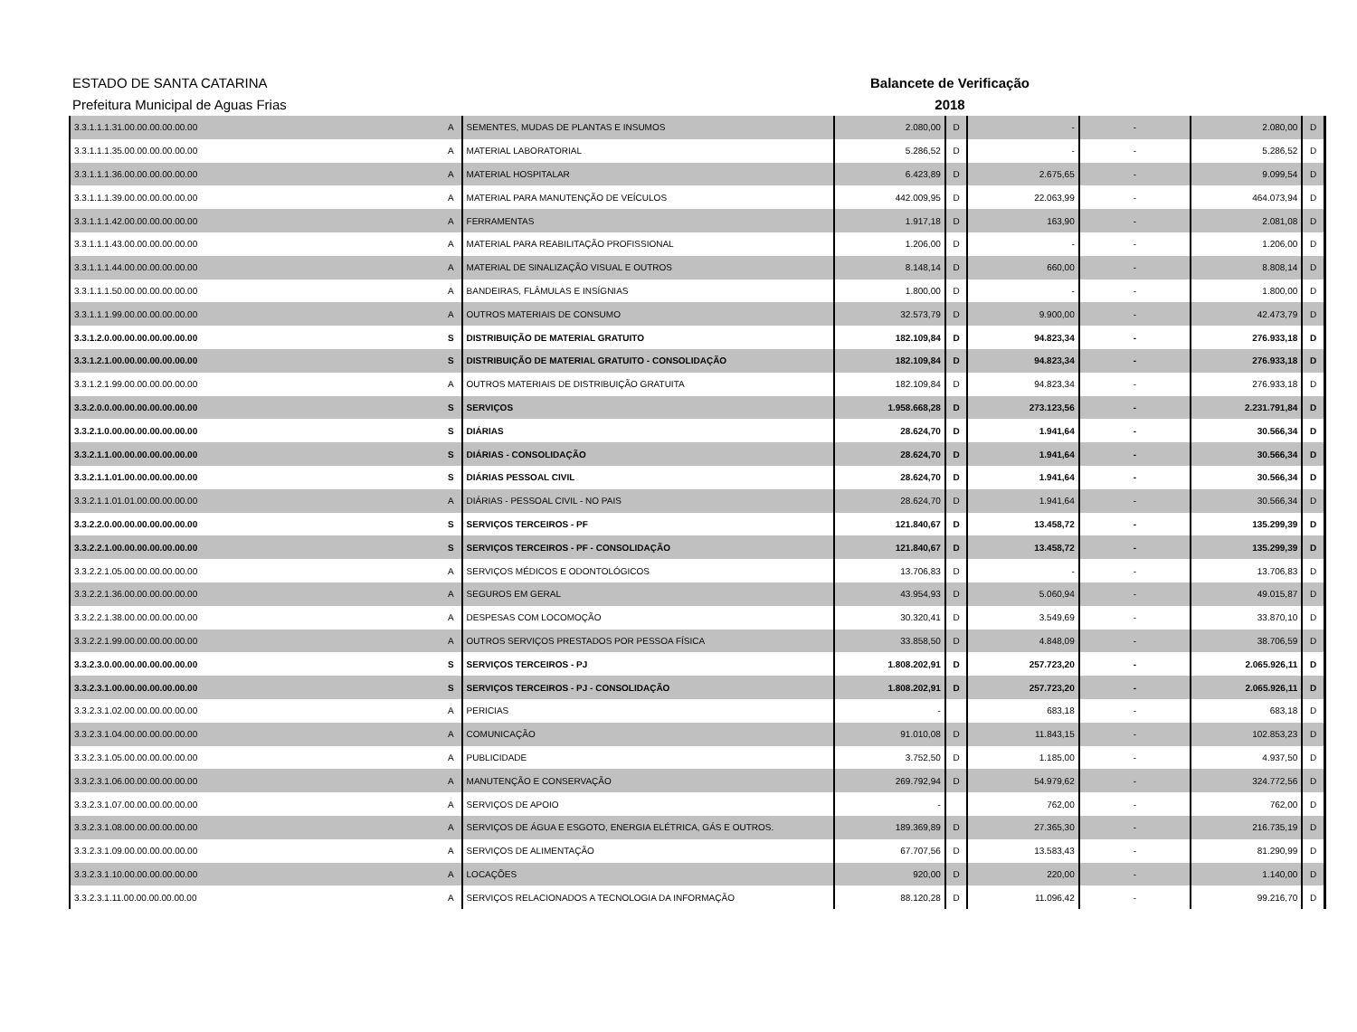ESTADO DE SANTA CATARINA
Prefeitura Municipal de Aguas Frias
Balancete de Verificação
2018
| 3.3.1.1.1.31.00.00.00.00.00.00 | A | SEMENTES, MUDAS DE PLANTAS E INSUMOS | 2.080,00 | D | - | - | 2.080,00 | D |
| 3.3.1.1.1.35.00.00.00.00.00.00 | A | MATERIAL LABORATORIAL | 5.286,52 | D | - | - | 5.286,52 | D |
| 3.3.1.1.1.36.00.00.00.00.00.00 | A | MATERIAL HOSPITALAR | 6.423,89 | D | 2.675,65 | - | 9.099,54 | D |
| 3.3.1.1.1.39.00.00.00.00.00.00 | A | MATERIAL PARA MANUTENÇÃO DE VEÍCULOS | 442.009,95 | D | 22.063,99 | - | 464.073,94 | D |
| 3.3.1.1.1.42.00.00.00.00.00.00 | A | FERRAMENTAS | 1.917,18 | D | 163,90 | - | 2.081,08 | D |
| 3.3.1.1.1.43.00.00.00.00.00.00 | A | MATERIAL PARA REABILITAÇÃO PROFISSIONAL | 1.206,00 | D | - | - | 1.206,00 | D |
| 3.3.1.1.1.44.00.00.00.00.00.00 | A | MATERIAL DE SINALIZAÇÃO VISUAL E OUTROS | 8.148,14 | D | 660,00 | - | 8.808,14 | D |
| 3.3.1.1.1.50.00.00.00.00.00.00 | A | BANDEIRAS, FLÂMULAS E INSÍGNIAS | 1.800,00 | D | - | - | 1.800,00 | D |
| 3.3.1.1.1.99.00.00.00.00.00.00 | A | OUTROS MATERIAIS DE CONSUMO | 32.573,79 | D | 9.900,00 | - | 42.473,79 | D |
| 3.3.1.2.0.00.00.00.00.00.00.00 | S | DISTRIBUIÇÃO DE MATERIAL GRATUITO | 182.109,84 | D | 94.823,34 | - | 276.933,18 | D |
| 3.3.1.2.1.00.00.00.00.00.00.00 | S | DISTRIBUIÇÃO DE MATERIAL GRATUITO - CONSOLIDAÇÃO | 182.109,84 | D | 94.823,34 | - | 276.933,18 | D |
| 3.3.1.2.1.99.00.00.00.00.00.00 | A | OUTROS MATERIAIS DE DISTRIBUIÇÃO GRATUITA | 182.109,84 | D | 94.823,34 | - | 276.933,18 | D |
| 3.3.2.0.0.00.00.00.00.00.00.00 | S | SERVIÇOS | 1.958.668,28 | D | 273.123,56 | - | 2.231.791,84 | D |
| 3.3.2.1.0.00.00.00.00.00.00.00 | S | DIÁRIAS | 28.624,70 | D | 1.941,64 | - | 30.566,34 | D |
| 3.3.2.1.1.00.00.00.00.00.00.00 | S | DIÁRIAS - CONSOLIDAÇÃO | 28.624,70 | D | 1.941,64 | - | 30.566,34 | D |
| 3.3.2.1.1.01.00.00.00.00.00.00 | S | DIÁRIAS PESSOAL CIVIL | 28.624,70 | D | 1.941,64 | - | 30.566,34 | D |
| 3.3.2.1.1.01.01.00.00.00.00.00 | A | DIÁRIAS - PESSOAL CIVIL - NO PAIS | 28.624,70 | D | 1.941,64 | - | 30.566,34 | D |
| 3.3.2.2.0.00.00.00.00.00.00.00 | S | SERVIÇOS TERCEIROS - PF | 121.840,67 | D | 13.458,72 | - | 135.299,39 | D |
| 3.3.2.2.1.00.00.00.00.00.00.00 | S | SERVIÇOS TERCEIROS - PF - CONSOLIDAÇÃO | 121.840,67 | D | 13.458,72 | - | 135.299,39 | D |
| 3.3.2.2.1.05.00.00.00.00.00.00 | A | SERVIÇOS MÉDICOS E ODONTOLÓGICOS | 13.706,83 | D | - | - | 13.706,83 | D |
| 3.3.2.2.1.36.00.00.00.00.00.00 | A | SEGUROS EM GERAL | 43.954,93 | D | 5.060,94 | - | 49.015,87 | D |
| 3.3.2.2.1.38.00.00.00.00.00.00 | A | DESPESAS COM LOCOMOÇÃO | 30.320,41 | D | 3.549,69 | - | 33.870,10 | D |
| 3.3.2.2.1.99.00.00.00.00.00.00 | A | OUTROS SERVIÇOS PRESTADOS POR PESSOA FÍSICA | 33.858,50 | D | 4.848,09 | - | 38.706,59 | D |
| 3.3.2.3.0.00.00.00.00.00.00.00 | S | SERVIÇOS TERCEIROS - PJ | 1.808.202,91 | D | 257.723,20 | - | 2.065.926,11 | D |
| 3.3.2.3.1.00.00.00.00.00.00.00 | S | SERVIÇOS TERCEIROS - PJ - CONSOLIDAÇÃO | 1.808.202,91 | D | 257.723,20 | - | 2.065.926,11 | D |
| 3.3.2.3.1.02.00.00.00.00.00.00 | A | PERICIAS | - | | 683,18 | - | 683,18 | D |
| 3.3.2.3.1.04.00.00.00.00.00.00 | A | COMUNICAÇÃO | 91.010,08 | D | 11.843,15 | - | 102.853,23 | D |
| 3.3.2.3.1.05.00.00.00.00.00.00 | A | PUBLICIDADE | 3.752,50 | D | 1.185,00 | - | 4.937,50 | D |
| 3.3.2.3.1.06.00.00.00.00.00.00 | A | MANUTENÇÃO E CONSERVAÇÃO | 269.792,94 | D | 54.979,62 | - | 324.772,56 | D |
| 3.3.2.3.1.07.00.00.00.00.00.00 | A | SERVIÇOS DE APOIO | - | | 762,00 | - | 762,00 | D |
| 3.3.2.3.1.08.00.00.00.00.00.00 | A | SERVIÇOS DE ÁGUA E ESGOTO, ENERGIA ELÉTRICA, GÁS E OUTROS. | 189.369,89 | D | 27.365,30 | - | 216.735,19 | D |
| 3.3.2.3.1.09.00.00.00.00.00.00 | A | SERVIÇOS DE ALIMENTAÇÃO | 67.707,56 | D | 13.583,43 | - | 81.290,99 | D |
| 3.3.2.3.1.10.00.00.00.00.00.00 | A | LOCAÇÕES | 920,00 | D | 220,00 | - | 1.140,00 | D |
| 3.3.2.3.1.11.00.00.00.00.00.00 | A | SERVIÇOS RELACIONADOS A TECNOLOGIA DA INFORMAÇÃO | 88.120,28 | D | 11.096,42 | - | 99.216,70 | D |